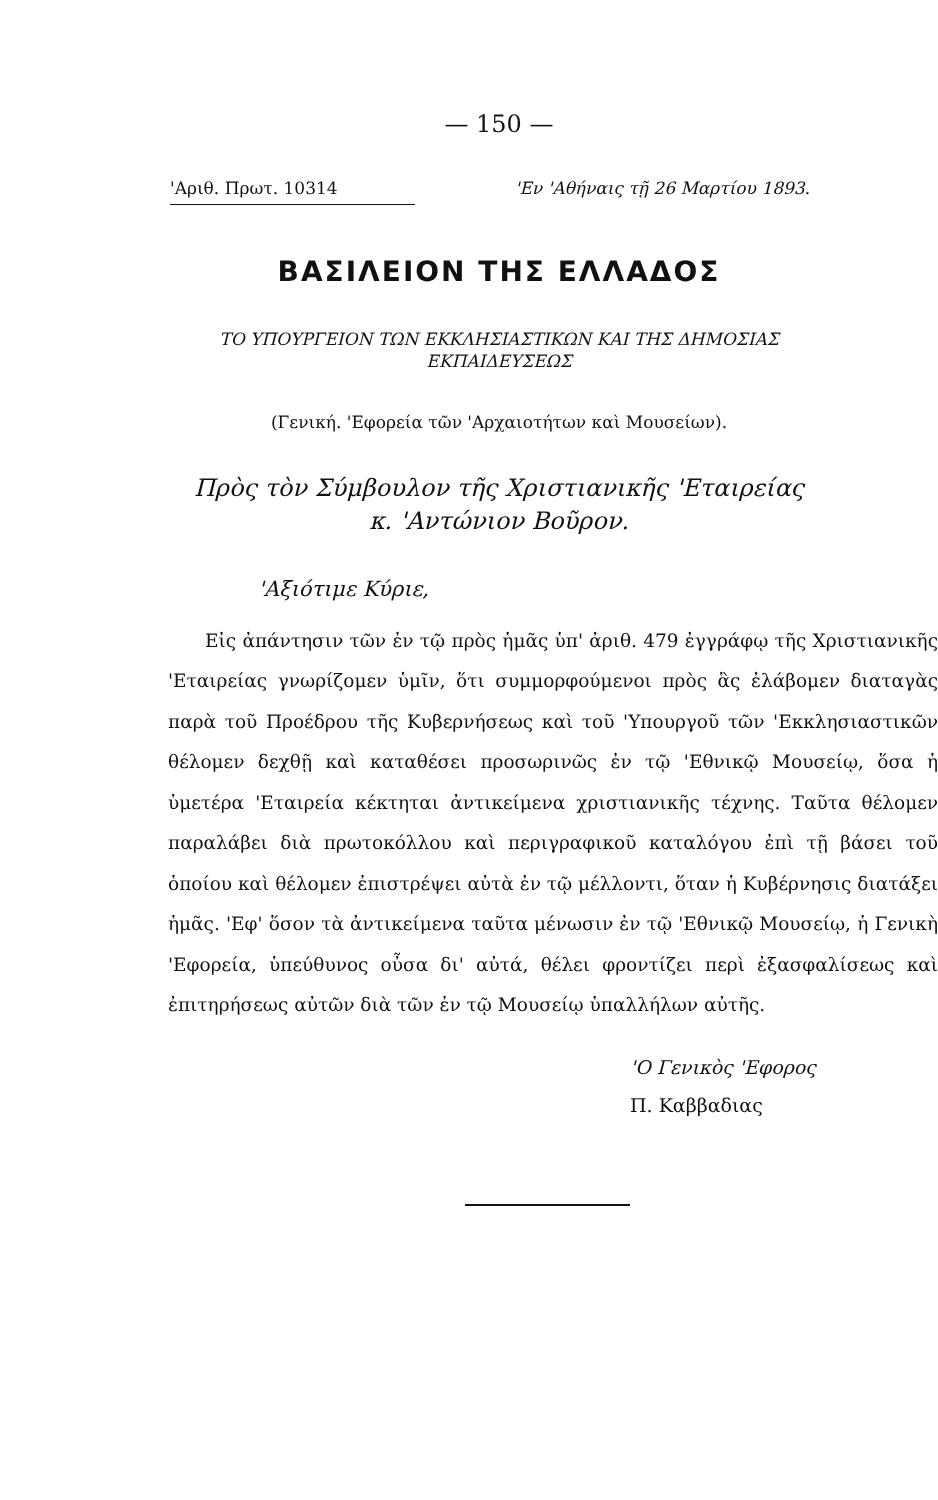— 150 —
'Αριθ. Πρωτ. 10314 'Εν 'Αθήναις τῇ 26 Μαρτίου 1893.
ΒΑΣΙΛΕΙΟΝ ΤΗΣ ΕΛΛΑΔΟΣ
ΤΟ ΥΠΟΥΡΓΕΙΟΝ ΤΩΝ ΕΚΚΛΗΣΙΑΣΤΙΚΩΝ ΚΑΙ ΤΗΣ ΔΗΜΟΣΙΑΣ
ΕΚΠΑΙΔΕΥΣΕΩΣ
(Γενική. 'Εφορεία τῶν 'Αρχαιοτήτων καὶ Μουσείων).
Πρὸς τὸν Σύμβουλον τῆς Χριστιανικῆς 'Εταιρείας
κ. 'Αντώνιον Βοῦρον.
'Αξιότιμε Κύριε,
Εἰς ἀπάντησιν τῶν ἐν τῷ πρὸς ἡμᾶς ὑπ' ἀριθ. 479 ἐγγράφῳ τῆς Χριστιανικῆς 'Εταιρείας γνωρίζομεν ὑμῖν, ὅτι συμμορφούμενοι πρὸς ἃς ἐλάβομεν διαταγὰς παρὰ τοῦ Προέδρου τῆς Κυβερνήσεως καὶ τοῦ 'Υπουργοῦ τῶν 'Εκκλησιαστικῶν θέλομεν δεχθῇ καὶ καταθέσει προσωρινῶς ἐν τῷ 'Εθνικῷ Μουσείῳ, ὅσα ἡ ὑμετέρα 'Εταιρεία κέκτηται ἀντικείμενα χριστιανικῆς τέχνης. Ταῦτα θέλομεν παραλάβει διὰ πρωτοκόλλου καὶ περιγραφικοῦ καταλόγου ἐπὶ τῇ βάσει τοῦ ὁποίου καὶ θέλομεν ἐπιστρέψει αὐτὰ ἐν τῷ μέλλοντι, ὅταν ἡ Κυβέρνησις διατάξει ἡμᾶς. 'Εφ' ὅσον τὰ ἀντικείμενα ταῦτα μένωσιν ἐν τῷ 'Εθνικῷ Μουσείῳ, ἡ Γενικὴ 'Εφορεία, ὑπεύθυνος οὖσα δι' αὐτά, θέλει φροντίζει περὶ ἐξασφαλίσεως καὶ ἐπιτηρήσεως αὐτῶν διὰ τῶν ἐν τῷ Μουσείῳ ὑπαλλήλων αὐτῆς.
'Ο Γενικὸς 'Εφορος
Π. Καββαδιας